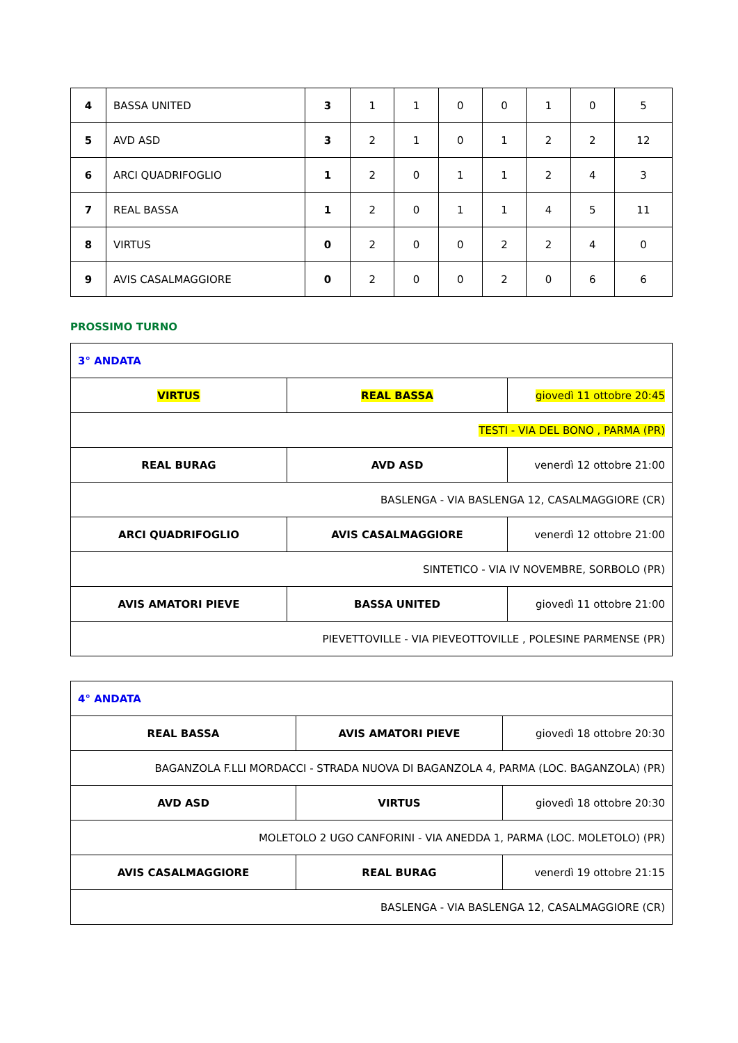| 4 | BASSA UNITED | 3 | 1 | 1 | 0 | 0 | 1 | 0 | 5 |
| 5 | AVD ASD | 3 | 2 | 1 | 0 | 1 | 2 | 2 | 12 |
| 6 | ARCI QUADRIFOGLIO | 1 | 2 | 0 | 1 | 1 | 2 | 4 | 3 |
| 7 | REAL BASSA | 1 | 2 | 0 | 1 | 1 | 4 | 5 | 11 |
| 8 | VIRTUS | 0 | 2 | 0 | 0 | 2 | 2 | 4 | 0 |
| 9 | AVIS CASALMAGGIORE | 0 | 2 | 0 | 0 | 2 | 0 | 6 | 6 |
PROSSIMO TURNO
| 3° ANDATA | | |
| VIRTUS | REAL BASSA | giovedì 11 ottobre 20:45 |
| TESTI - VIA DEL BONO , PARMA (PR) | | |
| REAL BURAG | AVD ASD | venerdì 12 ottobre 21:00 |
| BASLENGA - VIA BASLENGA 12, CASALMAGGIORE (CR) | | |
| ARCI QUADRIFOGLIO | AVIS CASALMAGGIORE | venerdì 12 ottobre 21:00 |
| SINTETICO - VIA IV NOVEMBRE, SORBOLO (PR) | | |
| AVIS AMATORI PIEVE | BASSA UNITED | giovedì 11 ottobre 21:00 |
| PIEVETTOVILLE - VIA PIEVEOTTOVILLE , POLESINE PARMENSE (PR) | | |
| 4° ANDATA | | |
| REAL BASSA | AVIS AMATORI PIEVE | giovedì 18 ottobre 20:30 |
| BAGANZOLA F.LLI MORDACCI - STRADA NUOVA DI BAGANZOLA 4, PARMA (LOC. BAGANZOLA) (PR) | | |
| AVD ASD | VIRTUS | giovedì 18 ottobre 20:30 |
| MOLETOLO 2 UGO CANFORINI - VIA ANEDDA 1, PARMA (LOC. MOLETOLO) (PR) | | |
| AVIS CASALMAGGIORE | REAL BURAG | venerdì 19 ottobre 21:15 |
| BASLENGA - VIA BASLENGA 12, CASALMAGGIORE (CR) | | |